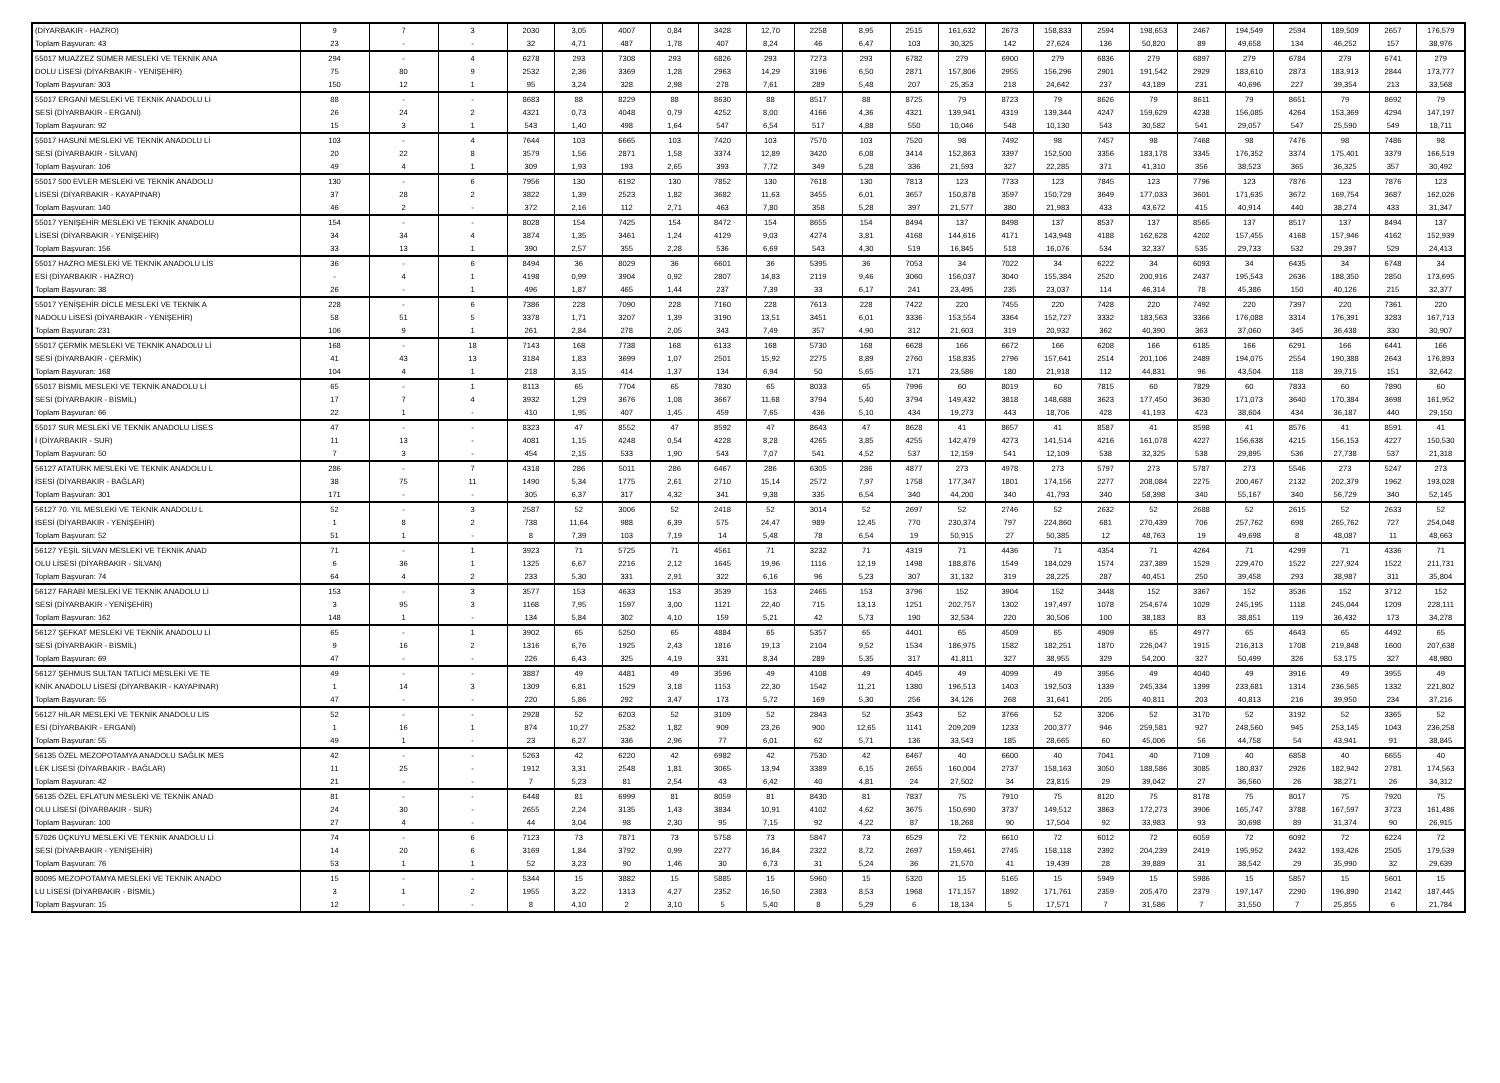| (DİYARBAKIR - HAZRO) | 9 | 7 | 3 | 2030 | 3,05 | 4007 | 0,84 | 3428 | 12,70 | 2258 | 8,95 | 2515 | 161,632 | 2673 | 158,833 | 2594 | 198,653 | 2467 | 194,549 | 2594 | 189,509 | 2657 | 176,579 |
| Toplam Başvuran: 43 | 23 | - | - | 32 | 4,71 | 487 | 1,78 | 407 | 8,24 | 46 | 6,47 | 103 | 30,325 | 142 | 27,624 | 136 | 50,820 | 89 | 49,658 | 134 | 46,252 | 157 | 38,976 |
| 55017 MUAZZEZ SÜMER MESLEKİ VE TEKNİK ANA | 294 | - | 4 | 6278 | 293 | 7308 | 293 | 6826 | 293 | 7273 | 293 | 6782 | 279 | 6900 | 279 | 6836 | 279 | 6897 | 279 | 6784 | 279 | 6741 | 279 |
| DOLU LİSESİ (DİYARBAKIR - YENİŞEHİR) | 75 | 80 | 9 | 2532 | 2,36 | 3369 | 1,28 | 2963 | 14,29 | 3196 | 6,50 | 2871 | 157,806 | 2955 | 156,296 | 2901 | 191,542 | 2929 | 183,610 | 2873 | 183,913 | 2844 | 173,777 |
| Toplam Başvuran: 303 | 150 | 12 | 1 | 95 | 3,24 | 328 | 2,98 | 278 | 7,61 | 289 | 5,48 | 207 | 25,353 | 218 | 24,642 | 237 | 43,189 | 231 | 40,696 | 227 | 39,354 | 213 | 33,568 |
| 55017 ERGANİ MESLEKİ VE TEKNİK ANADOLU Lİ | 88 | - | - | 8683 | 88 | 8229 | 88 | 8630 | 88 | 8517 | 88 | 8725 | 79 | 8723 | 79 | 8626 | 79 | 8611 | 79 | 8651 | 79 | 8692 | 79 |
| SESİ (DİYARBAKIR - ERGANİ) | 26 | 24 | 2 | 4321 | 0,73 | 4048 | 0,79 | 4252 | 8,00 | 4166 | 4,36 | 4321 | 139,941 | 4319 | 139,344 | 4247 | 159,629 | 4238 | 156,085 | 4264 | 153,369 | 4294 | 147,197 |
| Toplam Başvuran: 92 | 15 | 3 | 1 | 543 | 1,40 | 498 | 1,64 | 547 | 6,54 | 517 | 4,88 | 550 | 10,046 | 548 | 10,130 | 543 | 30,582 | 541 | 29,057 | 547 | 25,590 | 549 | 18,711 |
| 55017 HASUNİ MESLEKİ VE TEKNİK ANADOLU Lİ | 103 | - | 4 | 7644 | 103 | 6665 | 103 | 7420 | 103 | 7570 | 103 | 7520 | 98 | 7492 | 98 | 7457 | 98 | 7468 | 98 | 7476 | 98 | 7486 | 98 |
| SESİ (DİYARBAKIR - SİLVAN) | 20 | 22 | 8 | 3579 | 1,56 | 2871 | 1,58 | 3374 | 12,89 | 3420 | 6,08 | 3414 | 152,863 | 3397 | 152,500 | 3356 | 183,178 | 3345 | 176,352 | 3374 | 175,401 | 3379 | 166,519 |
| Toplam Başvuran: 106 | 49 | 4 | 1 | 309 | 1,93 | 193 | 2,65 | 393 | 7,72 | 349 | 5,28 | 336 | 21,593 | 327 | 22,285 | 371 | 41,310 | 356 | 38,523 | 365 | 36,325 | 357 | 30,492 |
| 55017 500 EVLER MESLEKİ VE TEKNİK ANADOLU | 130 | - | 6 | 7956 | 130 | 6192 | 130 | 7852 | 130 | 7618 | 130 | 7813 | 123 | 7733 | 123 | 7845 | 123 | 7796 | 123 | 7876 | 123 | 7876 | 123 |
| LİSESİ (DİYARBAKIR - KAYAPINAR) | 37 | 28 | 2 | 3822 | 1,39 | 2523 | 1,82 | 3682 | 11,63 | 3455 | 6,01 | 3657 | 150,878 | 3597 | 150,729 | 3649 | 177,033 | 3601 | 171,635 | 3672 | 169,754 | 3687 | 162,026 |
| Toplam Başvuran: 140 | 46 | 2 | - | 372 | 2,16 | 112 | 2,71 | 463 | 7,80 | 358 | 5,28 | 397 | 21,577 | 380 | 21,983 | 433 | 43,672 | 415 | 40,914 | 440 | 38,274 | 433 | 31,347 |
| 55017 YENİŞEHİR MESLEKİ VE TEKNİK ANADOLU | 154 | - | - | 8028 | 154 | 7425 | 154 | 8472 | 154 | 8655 | 154 | 8494 | 137 | 8498 | 137 | 8537 | 137 | 8565 | 137 | 8517 | 137 | 8494 | 137 |
| LİSESİ (DİYARBAKIR - YENİŞEHİR) | 34 | 34 | 4 | 3874 | 1,35 | 3461 | 1,24 | 4129 | 9,03 | 4274 | 3,81 | 4168 | 144,616 | 4171 | 143,948 | 4188 | 162,628 | 4202 | 157,455 | 4168 | 157,946 | 4162 | 152,939 |
| Toplam Başvuran: 156 | 33 | 13 | 1 | 390 | 2,57 | 355 | 2,28 | 536 | 6,69 | 543 | 4,30 | 519 | 16,845 | 518 | 16,076 | 534 | 32,337 | 535 | 29,733 | 532 | 29,397 | 529 | 24,413 |
| 55017 HAZRO MESLEKİ VE TEKNİK ANADOLU LİS | 36 | - | 6 | 8494 | 36 | 8029 | 36 | 6601 | 36 | 5395 | 36 | 7053 | 34 | 7022 | 34 | 6222 | 34 | 6093 | 34 | 6435 | 34 | 6748 | 34 |
| ESİ (DİYARBAKIR - HAZRO) | - | 4 | 1 | 4198 | 0,99 | 3904 | 0,92 | 2807 | 14,83 | 2119 | 9,46 | 3060 | 156,037 | 3040 | 155,384 | 2520 | 200,916 | 2437 | 195,543 | 2636 | 188,350 | 2850 | 173,695 |
| Toplam Başvuran: 38 | 26 | - | 1 | 496 | 1,87 | 465 | 1,44 | 237 | 7,39 | 33 | 6,17 | 241 | 23,495 | 235 | 23,037 | 114 | 46,314 | 78 | 45,386 | 150 | 40,126 | 215 | 32,377 |
| 55017 YENİŞEHİR DİCLE MESLEKİ VE TEKNİK A | 228 | - | 6 | 7386 | 228 | 7090 | 228 | 7160 | 228 | 7613 | 228 | 7422 | 220 | 7455 | 220 | 7428 | 220 | 7492 | 220 | 7397 | 220 | 7361 | 220 |
| NADOLU LİSESİ (DİYARBAKIR - YENİŞEHİR) | 58 | 51 | 5 | 3378 | 1,71 | 3207 | 1,39 | 3190 | 13,51 | 3451 | 6,01 | 3336 | 153,554 | 3364 | 152,727 | 3332 | 183,563 | 3366 | 176,088 | 3314 | 176,391 | 3283 | 167,713 |
| Toplam Başvuran: 231 | 106 | 9 | 1 | 261 | 2,84 | 278 | 2,05 | 343 | 7,49 | 357 | 4,90 | 312 | 21,603 | 319 | 20,932 | 362 | 40,390 | 363 | 37,060 | 345 | 36,438 | 330 | 30,907 |
| 55017 ÇERMİK MESLEKİ VE TEKNİK ANADOLU Lİ | 168 | - | 18 | 7143 | 168 | 7738 | 168 | 6133 | 168 | 5730 | 168 | 6628 | 166 | 6672 | 166 | 6208 | 166 | 6185 | 166 | 6291 | 166 | 6441 | 166 |
| SESİ (DİYARBAKIR - ÇERMİK) | 41 | 43 | 13 | 3184 | 1,83 | 3699 | 1,07 | 2501 | 15,92 | 2275 | 8,89 | 2760 | 158,835 | 2796 | 157,641 | 2514 | 201,106 | 2489 | 194,075 | 2554 | 190,388 | 2643 | 176,893 |
| Toplam Başvuran: 168 | 104 | 4 | 1 | 218 | 3,15 | 414 | 1,37 | 134 | 6,94 | 50 | 5,65 | 171 | 23,586 | 180 | 21,918 | 112 | 44,831 | 96 | 43,504 | 118 | 39,715 | 151 | 32,642 |
| 55017 BİSMİL MESLEKİ VE TEKNİK ANADOLU Lİ | 65 | - | 1 | 8113 | 65 | 7704 | 65 | 7830 | 65 | 8033 | 65 | 7996 | 60 | 8019 | 60 | 7815 | 60 | 7829 | 60 | 7833 | 60 | 7890 | 60 |
| SESİ (DİYARBAKIR - BİSMİL) | 17 | 7 | 4 | 3932 | 1,29 | 3676 | 1,08 | 3667 | 11,68 | 3794 | 5,40 | 3794 | 149,432 | 3818 | 148,688 | 3623 | 177,450 | 3630 | 171,073 | 3640 | 170,384 | 3698 | 161,952 |
| Toplam Başvuran: 66 | 22 | 1 | - | 410 | 1,95 | 407 | 1,45 | 459 | 7,65 | 436 | 5,10 | 434 | 19,273 | 443 | 18,706 | 428 | 41,193 | 423 | 38,604 | 434 | 36,187 | 440 | 29,150 |
| 55017 SUR MESLEKİ VE TEKNİK ANADOLU LİSES | 47 | - | - | 8323 | 47 | 8552 | 47 | 8592 | 47 | 8643 | 47 | 8628 | 41 | 8657 | 41 | 8587 | 41 | 8598 | 41 | 8576 | 41 | 8591 | 41 |
| İ (DİYARBAKIR - SUR) | 11 | 13 | - | 4081 | 1,15 | 4248 | 0,54 | 4228 | 8,28 | 4265 | 3,85 | 4255 | 142,479 | 4273 | 141,514 | 4216 | 161,078 | 4227 | 156,638 | 4215 | 156,153 | 4227 | 150,530 |
| Toplam Başvuran: 50 | 7 | 3 | - | 454 | 2,15 | 533 | 1,90 | 543 | 7,07 | 541 | 4,52 | 537 | 12,159 | 541 | 12,109 | 538 | 32,325 | 538 | 29,895 | 536 | 27,738 | 537 | 21,318 |
| 56127 ATATÜRK MESLEKİ VE TEKNİK ANADOLU L | 286 | - | 7 | 4318 | 286 | 5011 | 286 | 6467 | 286 | 6305 | 286 | 4877 | 273 | 4978 | 273 | 5797 | 273 | 5787 | 273 | 5546 | 273 | 5247 | 273 |
| İSESİ (DİYARBAKIR - BAĞLAR) | 38 | 75 | 11 | 1490 | 5,34 | 1775 | 2,61 | 2710 | 15,14 | 2572 | 7,97 | 1758 | 177,347 | 1801 | 174,156 | 2277 | 208,084 | 2275 | 200,467 | 2132 | 202,379 | 1962 | 193,028 |
| Toplam Başvuran: 301 | 171 | - | - | 305 | 6,37 | 317 | 4,32 | 341 | 9,38 | 335 | 6,54 | 340 | 44,200 | 340 | 41,793 | 340 | 58,398 | 340 | 55,167 | 340 | 56,729 | 340 | 52,145 |
| 56127 70. YIL MESLEKİ VE TEKNİK ANADOLU L | 52 | - | 3 | 2587 | 52 | 3006 | 52 | 2418 | 52 | 3014 | 52 | 2697 | 52 | 2746 | 52 | 2632 | 52 | 2688 | 52 | 2615 | 52 | 2633 | 52 |
| İSESİ (DİYARBAKIR - YENİŞEHİR) | 1 | 8 | 2 | 738 | 11,64 | 988 | 6,39 | 575 | 24,47 | 989 | 12,45 | 770 | 230,374 | 797 | 224,860 | 681 | 270,439 | 706 | 257,762 | 698 | 265,762 | 727 | 254,048 |
| Toplam Başvuran: 52 | 51 | 1 | - | 8 | 7,39 | 103 | 7,19 | 14 | 5,48 | 78 | 6,54 | 19 | 50,915 | 27 | 50,385 | 12 | 48,763 | 19 | 49,698 | 8 | 48,087 | 11 | 48,663 |
| 56127 YEŞİL SİLVAN MESLEKİ VE TEKNİK ANAD | 71 | - | 1 | 3923 | 71 | 5725 | 71 | 4561 | 71 | 3232 | 71 | 4319 | 71 | 4436 | 71 | 4354 | 71 | 4264 | 71 | 4299 | 71 | 4336 | 71 |
| OLU LİSESİ (DİYARBAKIR - SİLVAN) | 6 | 36 | 1 | 1325 | 6,67 | 2216 | 2,12 | 1645 | 19,96 | 1116 | 12,19 | 1498 | 188,876 | 1549 | 184,029 | 1574 | 237,389 | 1529 | 229,470 | 1522 | 227,924 | 1522 | 211,731 |
| Toplam Başvuran: 74 | 64 | 4 | 2 | 233 | 5,30 | 331 | 2,91 | 322 | 6,16 | 96 | 5,23 | 307 | 31,132 | 319 | 28,225 | 287 | 40,451 | 250 | 39,458 | 293 | 38,987 | 311 | 35,804 |
| 56127 FARABİ MESLEKİ VE TEKNİK ANADOLU Lİ | 153 | - | 3 | 3577 | 153 | 4633 | 153 | 3539 | 153 | 2465 | 153 | 3796 | 152 | 3904 | 152 | 3448 | 152 | 3367 | 152 | 3536 | 152 | 3712 | 152 |
| SESİ (DİYARBAKIR - YENİŞEHİR) | 3 | 95 | 3 | 1168 | 7,95 | 1597 | 3,00 | 1121 | 22,40 | 715 | 13,13 | 1251 | 202,757 | 1302 | 197,497 | 1078 | 254,674 | 1029 | 245,195 | 1118 | 245,044 | 1209 | 228,111 |
| Toplam Başvuran: 162 | 148 | 1 | - | 134 | 5,84 | 302 | 4,10 | 159 | 5,21 | 42 | 5,73 | 190 | 32,534 | 220 | 30,506 | 100 | 38,183 | 83 | 38,851 | 119 | 36,432 | 173 | 34,278 |
| 56127 ŞEFKAT MESLEKİ VE TEKNİK ANADOLU Lİ | 65 | - | 1 | 3902 | 65 | 5250 | 65 | 4884 | 65 | 5357 | 65 | 4401 | 65 | 4509 | 65 | 4909 | 65 | 4977 | 65 | 4643 | 65 | 4492 | 65 |
| SESİ (DİYARBAKIR - BİSMİL) | 9 | 16 | 2 | 1316 | 6,76 | 1925 | 2,43 | 1816 | 19,13 | 2104 | 9,52 | 1534 | 186,975 | 1582 | 182,251 | 1870 | 226,047 | 1915 | 216,313 | 1708 | 219,848 | 1600 | 207,638 |
| Toplam Başvuran: 69 | 47 | - | - | 226 | 6,43 | 325 | 4,19 | 331 | 8,34 | 289 | 5,35 | 317 | 41,811 | 327 | 38,955 | 329 | 54,200 | 327 | 50,499 | 326 | 53,175 | 327 | 48,980 |
| 56127 ŞEHMUS SULTAN TATLICI MESLEKİ VE TE | 49 | - | - | 3887 | 49 | 4481 | 49 | 3596 | 49 | 4108 | 49 | 4045 | 49 | 4099 | 49 | 3956 | 49 | 4040 | 49 | 3916 | 49 | 3955 | 49 |
| KNİK ANADOLU LİSESİ (DİYARBAKIR - KAYAPINAR) | 1 | 14 | 3 | 1309 | 6,81 | 1529 | 3,18 | 1153 | 22,30 | 1542 | 11,21 | 1380 | 196,513 | 1403 | 192,503 | 1339 | 245,334 | 1399 | 233,681 | 1314 | 236,565 | 1332 | 221,802 |
| Toplam Başvuran: 55 | 47 | - | - | 220 | 5,86 | 292 | 3,47 | 173 | 5,72 | 169 | 5,30 | 256 | 34,126 | 268 | 31,641 | 205 | 40,811 | 203 | 40,813 | 216 | 39,950 | 234 | 37,216 |
| 56127 HİLAR MESLEKİ VE TEKNİK ANADOLU LİS | 52 | - | - | 2928 | 52 | 6203 | 52 | 3109 | 52 | 2843 | 52 | 3543 | 52 | 3766 | 52 | 3206 | 52 | 3170 | 52 | 3192 | 52 | 3365 | 52 |
| ESİ (DİYARBAKIR - ERGANİ) | 1 | 16 | 1 | 874 | 10,27 | 2532 | 1,82 | 909 | 23,26 | 900 | 12,65 | 1141 | 209,209 | 1233 | 200,377 | 946 | 259,581 | 927 | 248,560 | 945 | 253,145 | 1043 | 236,258 |
| Toplam Başvuran: 55 | 49 | 1 | - | 23 | 6,27 | 336 | 2,96 | 77 | 6,01 | 62 | 5,71 | 136 | 33,543 | 185 | 28,665 | 60 | 45,006 | 56 | 44,758 | 54 | 43,941 | 91 | 38,845 |
| 56135 ÖZEL MEZOPOTAMYA ANADOLU SAĞLIK MES | 42 | - | - | 5263 | 42 | 6220 | 42 | 6982 | 42 | 7530 | 42 | 6467 | 40 | 6600 | 40 | 7041 | 40 | 7109 | 40 | 6858 | 40 | 6655 | 40 |
| LEK LİSESİ (DİYARBAKIR - BAĞLAR) | 11 | 25 | - | 1912 | 3,31 | 2548 | 1,81 | 3065 | 13,94 | 3389 | 6,15 | 2655 | 160,004 | 2737 | 158,163 | 3050 | 188,586 | 3085 | 180,837 | 2926 | 182,942 | 2781 | 174,563 |
| Toplam Başvuran: 42 | 21 | - | - | 7 | 5,23 | 81 | 2,54 | 43 | 6,42 | 40 | 4,81 | 24 | 27,502 | 34 | 23,815 | 29 | 39,042 | 27 | 36,560 | 26 | 38,271 | 26 | 34,312 |
| 56135 ÖZEL EFLATUN MESLEKİ VE TEKNİK ANAD | 81 | - | - | 6448 | 81 | 6999 | 81 | 8059 | 81 | 8430 | 81 | 7837 | 75 | 7910 | 75 | 8120 | 75 | 8178 | 75 | 8017 | 75 | 7920 | 75 |
| OLU LİSESİ (DİYARBAKIR - SUR) | 24 | 30 | - | 2655 | 2,24 | 3135 | 1,43 | 3834 | 10,91 | 4102 | 4,62 | 3675 | 150,690 | 3737 | 149,512 | 3863 | 172,273 | 3906 | 165,747 | 3788 | 167,597 | 3723 | 161,486 |
| Toplam Başvuran: 100 | 27 | 4 | - | 44 | 3,04 | 98 | 2,30 | 95 | 7,15 | 92 | 4,22 | 87 | 18,268 | 90 | 17,504 | 92 | 33,983 | 93 | 30,698 | 89 | 31,374 | 90 | 26,915 |
| 57026 ÜÇKUYU MESLEKİ VE TEKNİK ANADOLU Lİ | 74 | - | 6 | 7123 | 73 | 7871 | 73 | 5758 | 73 | 5847 | 73 | 6529 | 72 | 6610 | 72 | 6012 | 72 | 6059 | 72 | 6092 | 72 | 6224 | 72 |
| SESİ (DİYARBAKIR - YENİŞEHİR) | 14 | 20 | 6 | 3169 | 1,84 | 3792 | 0,99 | 2277 | 16,84 | 2322 | 8,72 | 2697 | 159,461 | 2745 | 158,118 | 2392 | 204,239 | 2419 | 195,952 | 2432 | 193,426 | 2505 | 179,539 |
| Toplam Başvuran: 76 | 53 | 1 | 1 | 52 | 3,23 | 90 | 1,46 | 30 | 6,73 | 31 | 5,24 | 36 | 21,570 | 41 | 19,439 | 28 | 39,889 | 31 | 38,542 | 29 | 35,990 | 32 | 29,639 |
| 80095 MEZOPOTAMYA MESLEKİ VE TEKNİK ANADO | 15 | - | - | 5344 | 15 | 3882 | 15 | 5885 | 15 | 5960 | 15 | 5320 | 15 | 5165 | 15 | 5949 | 15 | 5986 | 15 | 5857 | 15 | 5601 | 15 |
| LU LİSESİ (DİYARBAKIR - BİSMİL) | 3 | 1 | 2 | 1955 | 3,22 | 1313 | 4,27 | 2352 | 16,50 | 2383 | 8,53 | 1968 | 171,157 | 1892 | 171,761 | 2359 | 205,470 | 2379 | 197,147 | 2290 | 196,890 | 2142 | 187,445 |
| Toplam Başvuran: 15 | 12 | - | - | 8 | 4,10 | 2 | 3,10 | 5 | 5,40 | 8 | 5,29 | 6 | 18,134 | 5 | 17,571 | 7 | 31,586 | 7 | 31,550 | 7 | 25,855 | 6 | 21,784 |